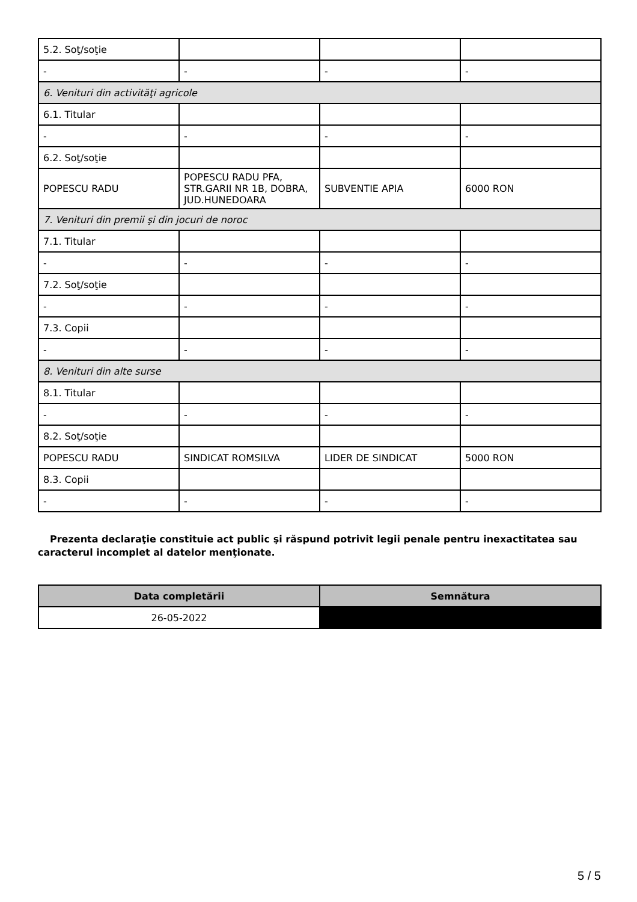| 5.2. Soţ/soţie | | | |
| - | - | - | - |
| 6. Venituri din activităţi agricole | | | |
| 6.1. Titular | | | |
| - | - | - | - |
| 6.2. Soţ/soţie | | | |
| POPESCU RADU | POPESCU RADU PFA, STR.GARII NR 1B, DOBRA, JUD.HUNEDOARA | SUBVENTIE APIA | 6000 RON |
| 7. Venituri din premii şi din jocuri de noroc | | | |
| 7.1. Titular | | | |
| - | - | - | - |
| 7.2. Soţ/soţie | | | |
| - | - | - | - |
| 7.3. Copii | | | |
| - | - | - | - |
| 8. Venituri din alte surse | | | |
| 8.1. Titular | | | |
| - | - | - | - |
| 8.2. Soţ/soţie | | | |
| POPESCU RADU | SINDICAT ROMSILVA | LIDER DE SINDICAT | 5000 RON |
| 8.3. Copii | | | |
| - | - | - | - |
Prezenta declaraţie constituie act public şi răspund potrivit legii penale pentru inexactitatea sau caracterul incomplet al datelor menţionate.
| Data completării | Semnătura |
| --- | --- |
| 26-05-2022 | |
5 / 5